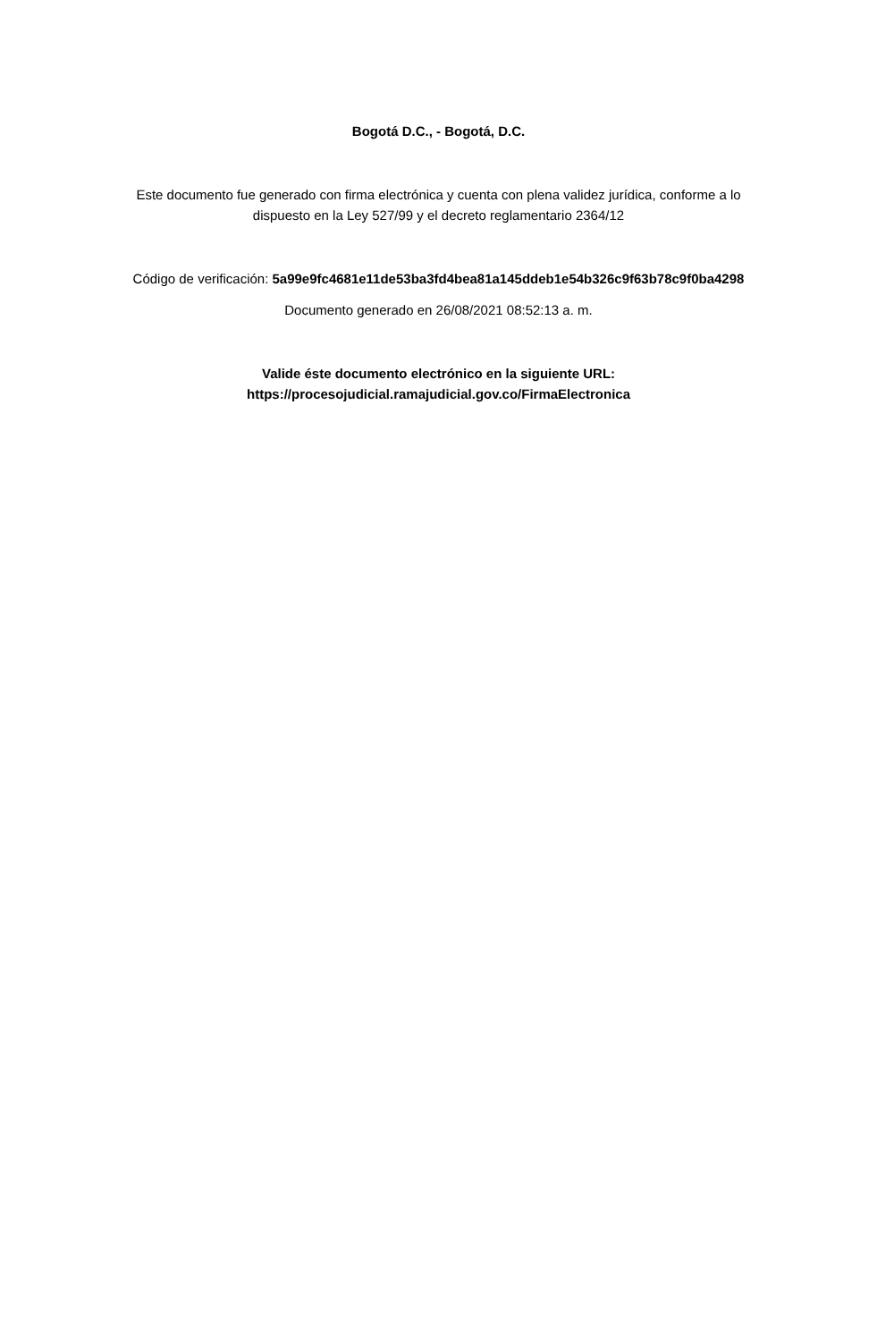Bogotá D.C., - Bogotá, D.C.
Este documento fue generado con firma electrónica y cuenta con plena validez jurídica, conforme a lo
dispuesto en la Ley 527/99 y el decreto reglamentario 2364/12
Código de verificación: 5a99e9fc4681e11de53ba3fd4bea81a145ddeb1e54b326c9f63b78c9f0ba4298
Documento generado en 26/08/2021 08:52:13 a. m.
Valide éste documento electrónico en la siguiente URL:
https://procesojudicial.ramajudicial.gov.co/FirmaElectronica